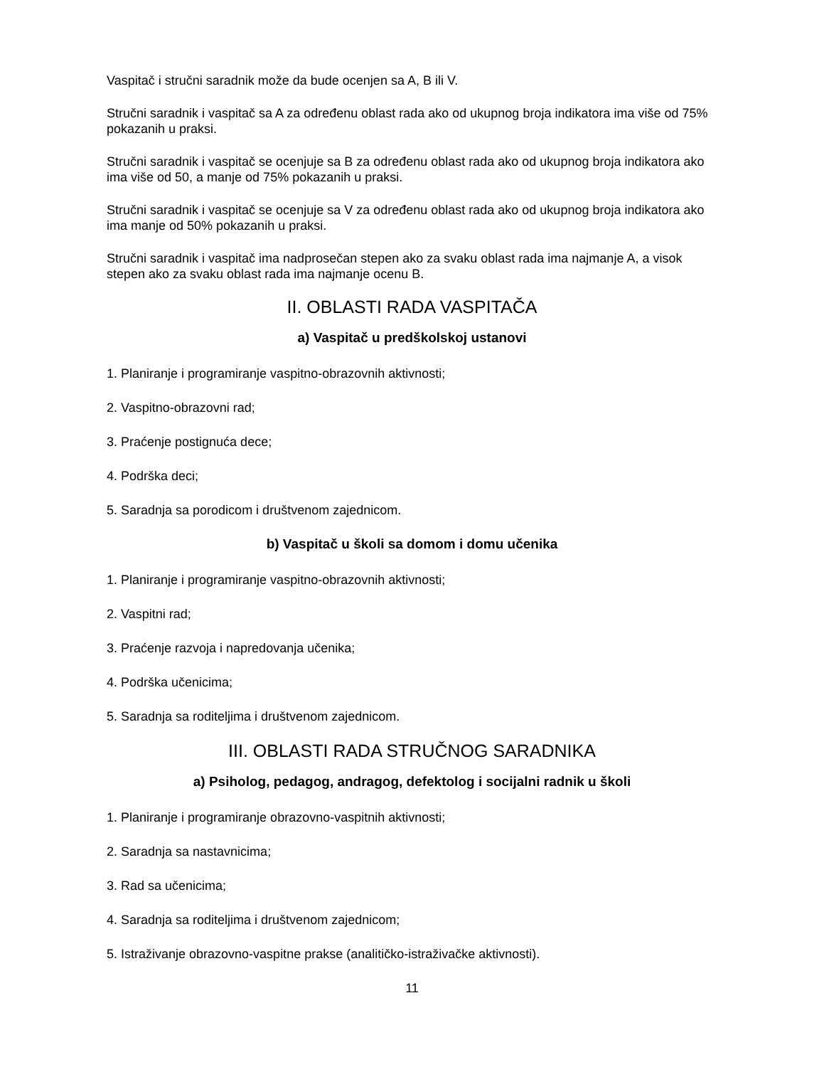Vaspitač i stručni saradnik može da bude ocenjen sa A, B ili V.
Stručni saradnik i vaspitač sa A za određenu oblast rada ako od ukupnog broja indikatora ima više od 75% pokazanih u praksi.
Stručni saradnik i vaspitač se ocenjuje sa B za određenu oblast rada ako od ukupnog broja indikatora ako ima više od 50, a manje od 75% pokazanih u praksi.
Stručni saradnik i vaspitač se ocenjuje sa V za određenu oblast rada ako od ukupnog broja indikatora ako ima manje od 50% pokazanih u praksi.
Stručni saradnik i vaspitač ima nadprosečan stepen ako za svaku oblast rada ima najmanje A, a visok stepen ako za svaku oblast rada ima najmanje ocenu B.
II. OBLASTI RADA VASPITAČA
a) Vaspitač u predškolskoj ustanovi
1. Planiranje i programiranje vaspitno-obrazovnih aktivnosti;
2. Vaspitno-obrazovni rad;
3. Praćenje postignuća dece;
4. Podrška deci;
5. Saradnja sa porodicom i društvenom zajednicom.
b) Vaspitač u školi sa domom i domu učenika
1. Planiranje i programiranje vaspitno-obrazovnih aktivnosti;
2. Vaspitni rad;
3. Praćenje razvoja i napredovanja učenika;
4. Podrška učenicima;
5. Saradnja sa roditeljima i društvenom zajednicom.
III. OBLASTI RADA STRUČNOG SARADNIKA
a) Psiholog, pedagog, andragog, defektolog i socijalni radnik u školi
1. Planiranje i programiranje obrazovno-vaspitnih aktivnosti;
2. Saradnja sa nastavnicima;
3. Rad sa učenicima;
4. Saradnja sa roditeljima i društvenom zajednicom;
5. Istraživanje obrazovno-vaspitne prakse (analitičko-istraživačke aktivnosti).
11